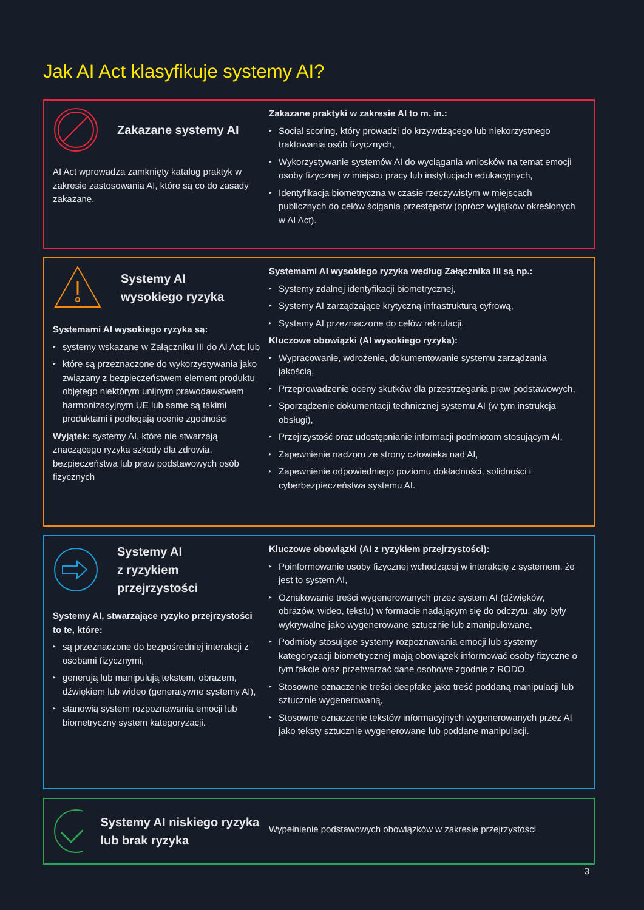Jak AI Act klasyfikuje systemy AI?
Zakazane systemy AI
AI Act wprowadza zamknięty katalog praktyk w zakresie zastosowania AI, które są co do zasady zakazane.
Zakazane praktyki w zakresie AI to m. in.:
▸ Social scoring, który prowadzi do krzywdzącego lub niekorzystnego traktowania osób fizycznych,
▸ Wykorzystywanie systemów AI do wyciągania wniosków na temat emocji osoby fizycznej w miejscu pracy lub instytucjach edukacyjnych,
▸ Identyfikacja biometryczna w czasie rzeczywistym w miejscach publicznych do celów ścigania przestępstw (oprócz wyjątków określonych w AI Act).
Systemy AI
wysokiego ryzyka
Systemami AI wysokiego ryzyka są:
▸ systemy wskazane w Załączniku III do AI Act; lub
▸ które są przeznaczone do wykorzystywania jako związany z bezpieczeństwem element produktu objętego niektórym unijnym prawodawstwem harmonizacyjnym UE lub same są takimi produktami i podlegają ocenie zgodności
Wyjątek: systemy AI, które nie stwarzają znaczącego ryzyka szkody dla zdrowia, bezpieczeństwa lub praw podstawowych osób fizycznych
Systemami AI wysokiego ryzyka według Załącznika III są np.:
▸ Systemy zdalnej identyfikacji biometrycznej,
▸ Systemy AI zarządzające krytyczną infrastrukturą cyfrową,
▸ Systemy AI przeznaczone do celów rekrutacji.
Kluczowe obowiązki (AI wysokiego ryzyka):
▸ Wypracowanie, wdrożenie, dokumentowanie systemu zarządzania jakością,
▸ Przeprowadzenie oceny skutków dla przestrzegania praw podstawowych,
▸ Sporządzenie dokumentacji technicznej systemu AI (w tym instrukcja obsługi),
▸ Przejrzystość oraz udostępnianie informacji podmiotom stosującym AI,
▸ Zapewnienie nadzoru ze strony człowieka nad AI,
▸ Zapewnienie odpowiedniego poziomu dokładności, solidności i cyberbezpieczeństwa systemu AI.
Systemy AI
z ryzykiem
przejrzystości
Systemy AI, stwarzające ryzyko przejrzystości to te, które:
▸ są przeznaczone do bezpośredniej interakcji z osobami fizycznymi,
▸ generują lub manipulują tekstem, obrazem, dźwiękiem lub wideo (generatywne systemy AI),
▸ stanowią system rozpoznawania emocji lub biometryczny system kategoryzacji.
Kluczowe obowiązki (AI z ryzykiem przejrzystości):
▸ Poinformowanie osoby fizycznej wchodzącej w interakcję z systemem, że jest to system AI,
▸ Oznakowanie treści wygenerowanych przez system AI (dźwięków, obrazów, wideo, tekstu) w formacie nadającym się do odczytu, aby były wykrywalne jako wygenerowane sztucznie lub zmanipulowane,
▸ Podmioty stosujące systemy rozpoznawania emocji lub systemy kategoryzacji biometrycznej mają obowiązek informować osoby fizyczne o tym fakcie oraz przetwarzać dane osobowe zgodnie z RODO,
▸ Stosowne oznaczenie treści deepfake jako treść poddaną manipulacji lub sztucznie wygenerowaną,
▸ Stosowne oznaczenie tekstów informacyjnych wygenerowanych przez AI jako teksty sztucznie wygenerowane lub poddane manipulacji.
Systemy AI niskiego ryzyka lub brak ryzyka
Wypełnienie podstawowych obowiązków w zakresie przejrzystości
3